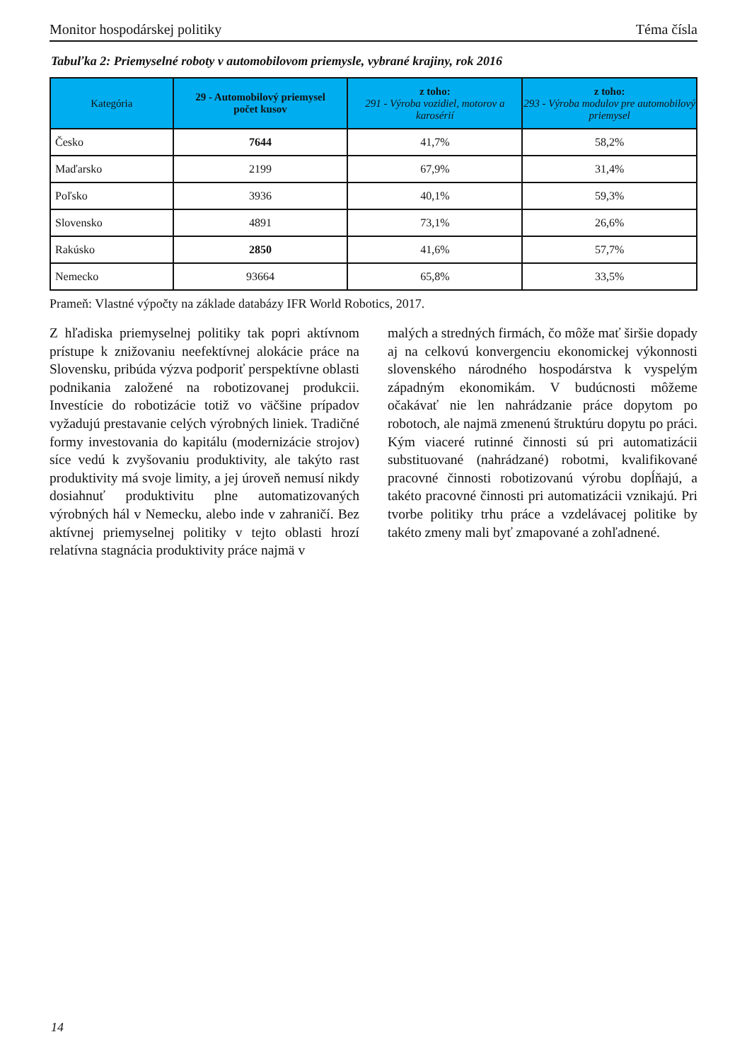Monitor hospodárskej politiky Téma čísla
Tabuľka 2: Priemyselné roboty v automobilovom priemysle, vybrané krajiny, rok 2016
| Kategória | 29 - Automobilový priemysel počet kusov | z toho: 291 - Výroba vozidiel, motorov a karosérií | z toho: 293 - Výroba modulov pre automobilový priemysel |
| --- | --- | --- | --- |
| Česko | 7644 | 41,7% | 58,2% |
| Maďarsko | 2199 | 67,9% | 31,4% |
| Poľsko | 3936 | 40,1% | 59,3% |
| Slovensko | 4891 | 73,1% | 26,6% |
| Rakúsko | 2850 | 41,6% | 57,7% |
| Nemecko | 93664 | 65,8% | 33,5% |
Prameň: Vlastné výpočty na základe databázy IFR World Robotics, 2017.
Z hľadiska priemyselnej politiky tak popri aktívnom prístupe k znižovaniu neefektívnej alokácie práce na Slovensku, pribúda výzva podporiť perspektívne oblasti podnikania založené na robotizovanej produkcii. Investície do robotizácie totiž vo väčšine prípadov vyžadujú prestavanie celých výrobných liniek. Tradičné formy investovania do kapitálu (modernizácie strojov) síce vedú k zvyšovaniu produktivity, ale takýto rast produktivity má svoje limity, a jej úroveň nemusí nikdy dosiahnuť produktivitu plne automatizovaných výrobných hál v Nemecku, alebo inde v zahraničí. Bez aktívnej priemyselnej politiky v tejto oblasti hrozí relatívna stagnácia produktivity práce najmä v
malých a stredných firmách, čo môže mať širšie dopady aj na celkovú konvergenciu ekonomickej výkonnosti slovenského národného hospodárstva k vyspelým západným ekonomikám. V budúcnosti môžeme očakávať nie len nahrádzanie práce dopytom po robotoch, ale najmä zmenenú štruktúru dopytu po práci. Kým viaceré rutinné činnosti sú pri automatizácii substituované (nahrádzané) robotmi, kvalifikované pracovné činnosti robotizovanú výrobu dopĺňajú, a takéto pracovné činnosti pri automatizácii vznikajú. Pri tvorbe politiky trhu práce a vzdelávacej politike by takéto zmeny mali byť zmapované a zohľadnené.
14